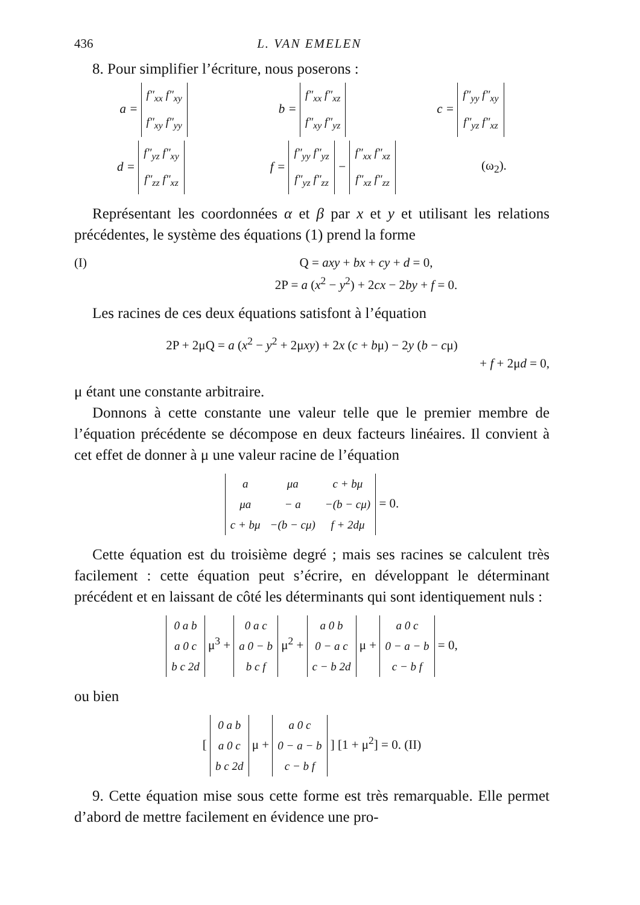436 L. VAN EMELEN
8. Pour simplifier l’écriture, nous poserons :
a =
| f″<sub>xx</sub> f″<sub>xy</sub> |
| f″<sub>xy</sub> f″<sub>yy</sub> |
b =
| f″<sub>xx</sub> f″<sub>xz</sub> |
| f″<sub>xy</sub> f″<sub>yz</sub> |
c =
| f″<sub>yy</sub> f″<sub>xy</sub> |
| f″<sub>yz</sub> f″<sub>xz</sub> |
d =
| f″<sub>yz</sub> f″<sub>xy</sub> |
| f″<sub>zz</sub> f″<sub>xz</sub> |
f =
| f″<sub>yy</sub> f″<sub>yz</sub> |
| f″<sub>yz</sub> f″<sub>zz</sub> |
−
| f″<sub>xx</sub> f″<sub>xz</sub> |
| f″<sub>xz</sub> f″<sub>zz</sub> |
(ω<sub>2</sub>).
Représentant les coordonnées α et β par x et y et utilisant les relations précédentes, le système des équations (1) prend la forme
(I) Q = axy + bx + cy + d = 0,
2P = a (x<sup>2</sup> − y<sup>2</sup>) + 2cx − 2by + f = 0.
Les racines de ces deux équations satisfont à l’équation
2P + 2μQ = a (x<sup>2</sup> − y<sup>2</sup> + 2μxy) + 2x (c + bμ) − 2y (b − cμ)
+ f + 2μd = 0,
μ étant une constante arbitraire.
Donnons à cette constante une valeur telle que le premier membre de l’équation précédente se décompose en deux facteurs linéaires. Il convient à cet effet de donner à μ une valeur racine de l’équation
| a | μa | c + bμ |
| μa | − a | −(b − cμ) |
| c + bμ | −(b − cμ) | f + 2dμ |
= 0.
Cette équation est du troisième degré ; mais ses racines se calculent très facilement : cette équation peut s’écrire, en développant le déterminant précédent et en laissant de côté les déterminants qui sont identiquement nuls :
| 0 a b |
| a 0 c |
| b c 2d |
μ<sup>3</sup> +
| 0 a c |
| a 0 − b |
| b c f |
μ<sup>2</sup> +
| a 0 b |
| 0 − a c |
| c − b 2d |
μ +
| a 0 c |
| 0 − a − b |
| c − b f |
= 0,
ou bien
[
| 0 a b |
| a 0 c |
| b c 2d |
μ +
| a 0 c |
| 0 − a − b |
| c − b f |
] [1 + μ<sup>2</sup>] = 0. (II)
9. Cette équation mise sous cette forme est très remarquable. Elle permet d’abord de mettre facilement en évidence une pro-